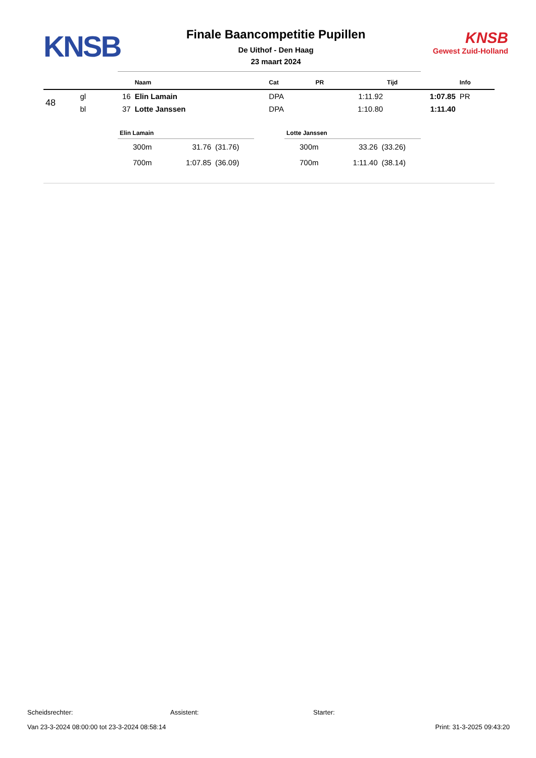KNSB
Finale Baancompetitie Pupillen
De Uithof - Den Haag
23 maart 2024
KNSB
Gewest Zuid-Holland
| | | | Naam | Cat | PR | Tijd | Info |
| --- | --- | --- | --- | --- | --- | --- | --- |
| 48 | gl | 16 | Elin Lamain | DPA | 1:11.92 | 1:07.85 | PR |
| | bl | 37 | Lotte Janssen | DPA | 1:10.80 | 1:11.40 | |
| Elin Lamain | | |
| --- | --- | --- |
| 300m | 31.76 | (31.76) |
| 700m | 1:07.85 | (36.09) |
| Lotte Janssen | | |
| --- | --- | --- |
| 300m | 33.26 | (33.26) |
| 700m | 1:11.40 | (38.14) |
Scheidsrechter: Assistent: Starter:
Van 23-3-2024 08:00:00 tot 23-3-2024 08:58:14 Print: 31-3-2025 09:43:20